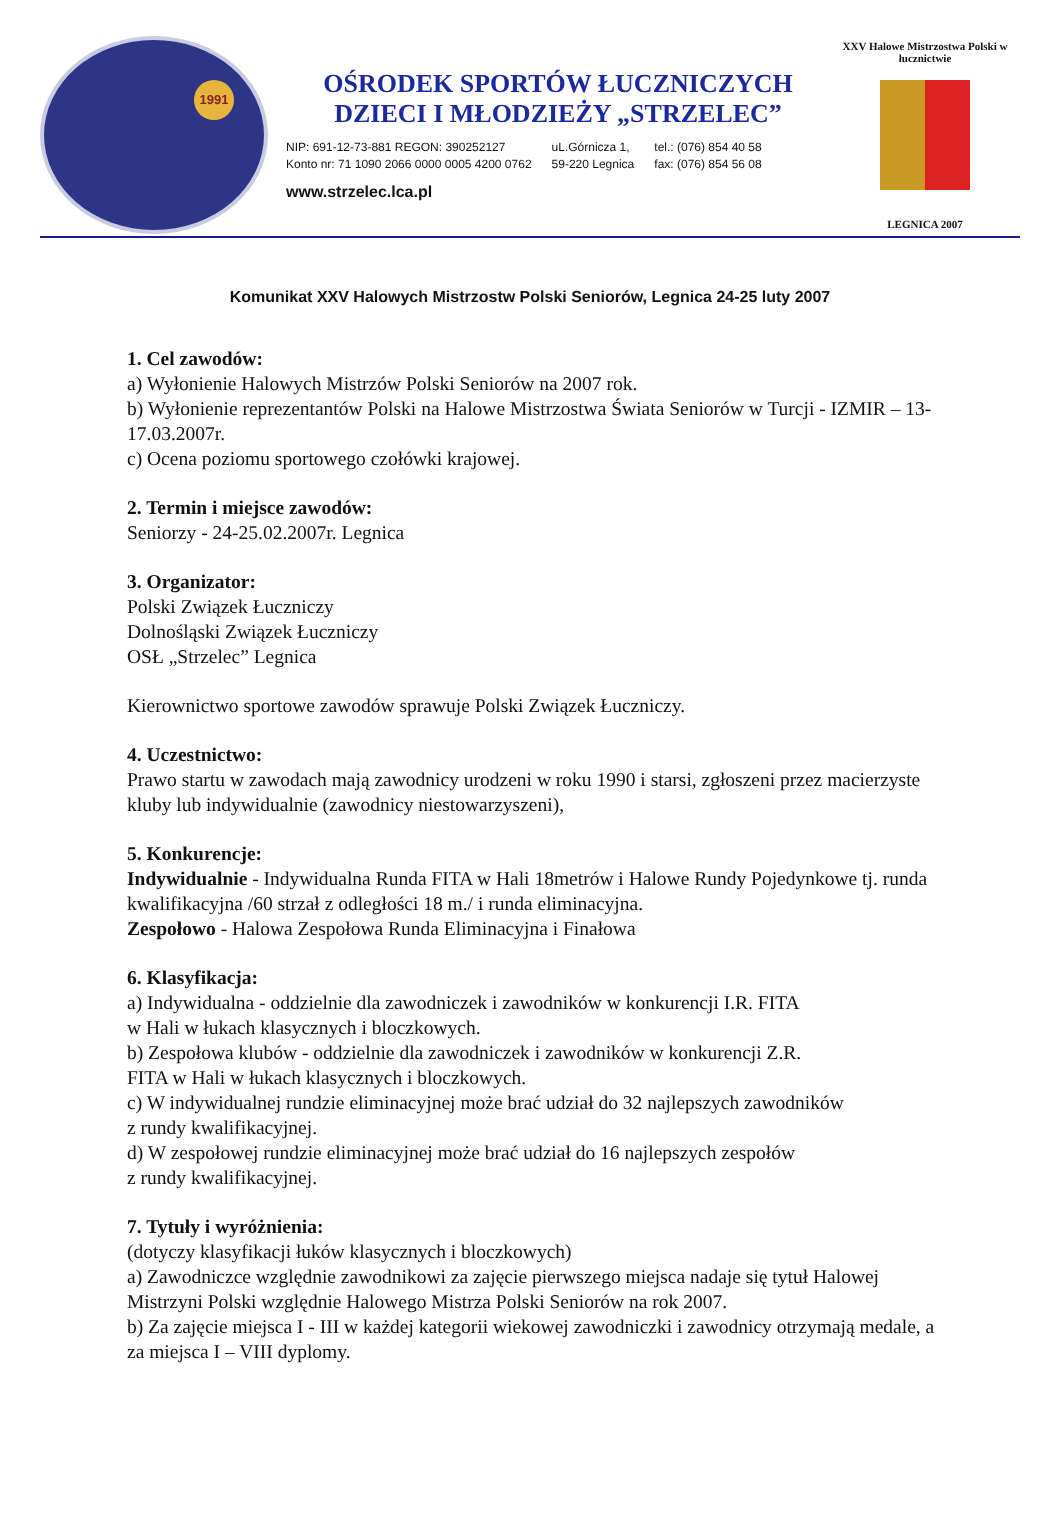1991
OŚRODEK SPORTÓW ŁUCZNICZYCH
DZIECI I MŁODZIEŻY „STRZELEC”
NIP: 691-12-73-881 REGON: 390252127
Konto nr: 71 1090 2066 0000 0005 4200 0762
uL.Górnicza 1,
59-220 Legnica
tel.: (076) 854 40 58
fax: (076) 854 56 08
www.strzelec.lca.pl
XXV Halowe Mistrzostwa Polski w łucznictwie
LEGNICA 2007
Komunikat XXV Halowych Mistrzostw Polski Seniorów, Legnica 24-25 luty 2007
1. Cel zawodów:
a) Wyłonienie Halowych Mistrzów Polski Seniorów na 2007 rok.
b) Wyłonienie reprezentantów Polski na Halowe Mistrzostwa Świata Seniorów w Turcji - IZMIR – 13-17.03.2007r.
c) Ocena poziomu sportowego czołówki krajowej.
2. Termin i miejsce zawodów:
Seniorzy - 24-25.02.2007r. Legnica
3. Organizator:
Polski Związek Łuczniczy
Dolnośląski Związek Łuczniczy
OSŁ „Strzelec” Legnica
Kierownictwo sportowe zawodów sprawuje Polski Związek Łuczniczy.
4. Uczestnictwo:
Prawo startu w zawodach mają zawodnicy urodzeni w roku 1990 i starsi, zgłoszeni przez macierzyste kluby lub indywidualnie (zawodnicy niestowarzyszeni),
5. Konkurencje:
Indywidualnie - Indywidualna Runda FITA w Hali 18metrów i Halowe Rundy Pojedynkowe tj. runda kwalifikacyjna /60 strzał z odległości 18 m./ i runda eliminacyjna.
Zespołowo - Halowa Zespołowa Runda Eliminacyjna i Finałowa
6. Klasyfikacja:
a) Indywidualna - oddzielnie dla zawodniczek i zawodników w konkurencji I.R. FITA
w Hali w łukach klasycznych i bloczkowych.
b) Zespołowa klubów - oddzielnie dla zawodniczek i zawodników w konkurencji Z.R.
FITA w Hali w łukach klasycznych i bloczkowych.
c) W indywidualnej rundzie eliminacyjnej może brać udział do 32 najlepszych zawodników
z rundy kwalifikacyjnej.
d) W zespołowej rundzie eliminacyjnej może brać udział do 16 najlepszych zespołów
z rundy kwalifikacyjnej.
7. Tytuły i wyróżnienia:
(dotyczy klasyfikacji łuków klasycznych i bloczkowych)
a) Zawodniczce względnie zawodnikowi za zajęcie pierwszego miejsca nadaje się tytuł Halowej Mistrzyni Polski względnie Halowego Mistrza Polski Seniorów na rok 2007.
b) Za zajęcie miejsca I - III w każdej kategorii wiekowej zawodniczki i zawodnicy otrzymają medale, a za miejsca I – VIII dyplomy.